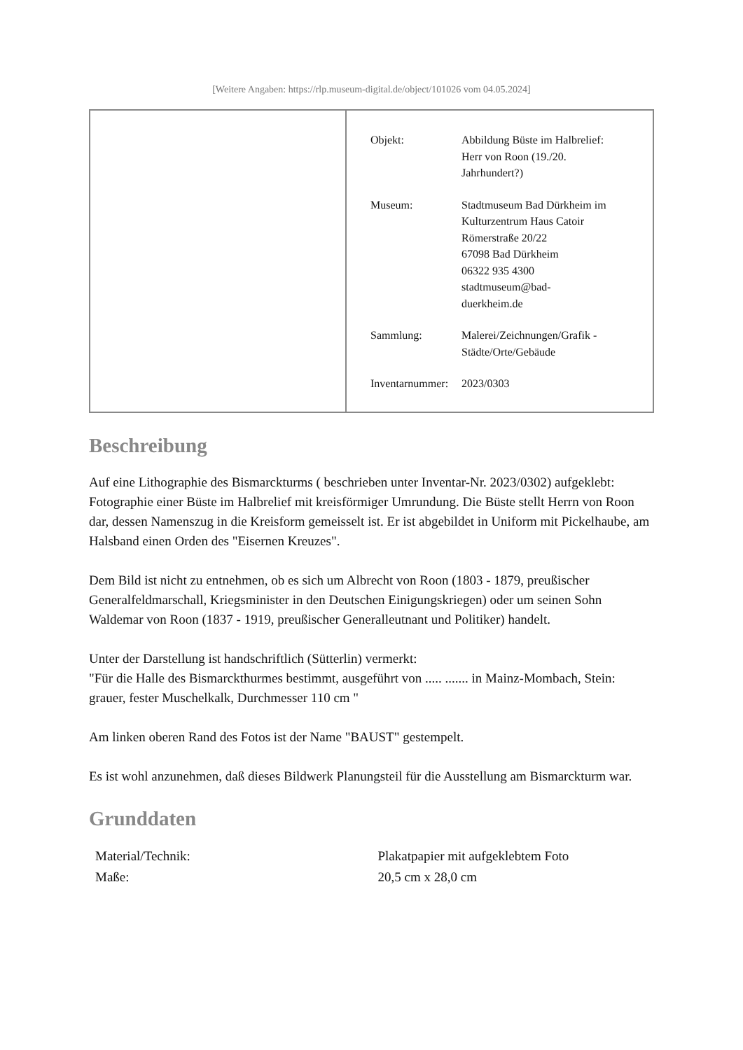[Weitere Angaben: https://rlp.museum-digital.de/object/101026 vom 04.05.2024]
| Objekt: | Abbildung Büste im Halbrelief: Herr von Roon (19./20. Jahrhundert?) |
| Museum: | Stadtmuseum Bad Dürkheim im Kulturzentrum Haus Catoir Römerstraße 20/22 67098 Bad Dürkheim 06322 935 4300 stadtmuseum@bad- duerkheim.de |
| Sammlung: | Malerei/Zeichnungen/Grafik - Städte/Orte/Gebäude |
| Inventarnummer: | 2023/0303 |
Beschreibung
Auf eine Lithographie des Bismarckturms ( beschrieben unter Inventar-Nr. 2023/0302) aufgeklebt:
Fotographie einer Büste im Halbrelief mit kreisförmiger Umrundung. Die Büste stellt Herrn von Roon dar, dessen Namenszug in die Kreisform gemeisselt ist. Er ist abgebildet in Uniform mit Pickelhaube, am Halsband einen Orden des "Eisernen Kreuzes".
Dem Bild ist nicht zu entnehmen, ob es sich um Albrecht von Roon (1803 - 1879, preußischer Generalfeldmarschall, Kriegsminister in den Deutschen Einigungskriegen) oder um seinen Sohn Waldemar von Roon (1837 - 1919, preußischer Generalleutnant und Politiker) handelt.
Unter der Darstellung ist handschriftlich (Sütterlin) vermerkt:
"Für die Halle des Bismarckthurmes bestimmt, ausgeführt von ..... ....... in Mainz-Mombach, Stein: grauer, fester Muschelkalk, Durchmesser 110 cm "
Am linken oberen Rand des Fotos ist der Name "BAUST" gestempelt.
Es ist wohl anzunehmen, daß dieses Bildwerk Planungsteil für die Ausstellung am Bismarckturm war.
Grunddaten
| Material/Technik: | Plakatpapier mit aufgeklebtem Foto |
| Maße: | 20,5 cm x 28,0 cm |